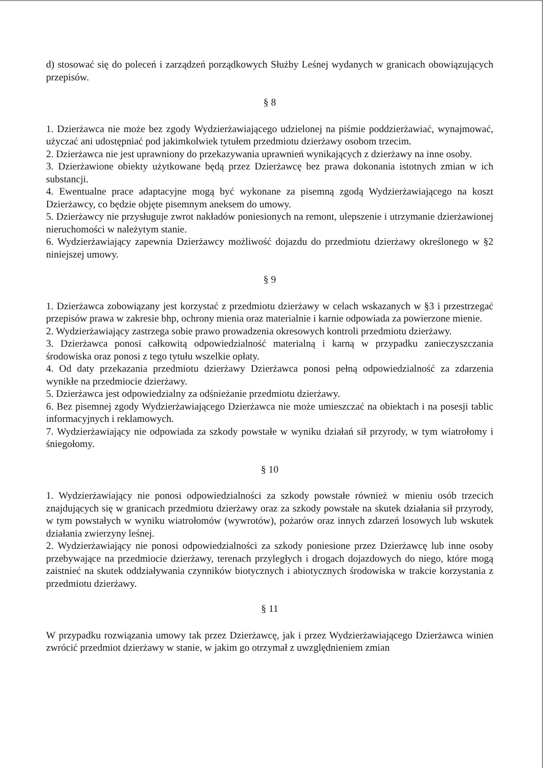d) stosować się do poleceń i zarządzeń porządkowych Służby Leśnej wydanych w granicach obowiązujących przepisów.
§ 8
1. Dzierżawca nie może bez zgody Wydzierżawiającego udzielonej na piśmie poddzierżawiać, wynajmować, użyczać ani udostępniać pod jakimkolwiek tytułem przedmiotu dzierżawy osobom trzecim.
2. Dzierżawca nie jest uprawniony do przekazywania uprawnień wynikających z dzierżawy na inne osoby.
3. Dzierżawione obiekty użytkowane będą przez Dzierżawcę bez prawa dokonania istotnych zmian w ich substancji.
4. Ewentualne prace adaptacyjne mogą być wykonane za pisemną zgodą Wydzierżawiającego na koszt Dzierżawcy, co będzie objęte pisemnym aneksem do umowy.
5. Dzierżawcy nie przysługuje zwrot nakładów poniesionych na remont, ulepszenie i utrzymanie dzierżawionej nieruchomości w należytym stanie.
6. Wydzierżawiający zapewnia Dzierżawcy możliwość dojazdu do przedmiotu dzierżawy określonego w §2 niniejszej umowy.
§ 9
1. Dzierżawca zobowiązany jest korzystać z przedmiotu dzierżawy w celach wskazanych w §3 i przestrzegać przepisów prawa w zakresie bhp, ochrony mienia oraz materialnie i karnie odpowiada za powierzone mienie.
2. Wydzierżawiający zastrzega sobie prawo prowadzenia okresowych kontroli przedmiotu dzierżawy.
3. Dzierżawca ponosi całkowitą odpowiedzialność materialną i karną w przypadku zanieczyszczania środowiska oraz ponosi z tego tytułu wszelkie opłaty.
4. Od daty przekazania przedmiotu dzierżawy Dzierżawca ponosi pełną odpowiedzialność za zdarzenia wynikłe na przedmiocie dzierżawy.
5. Dzierżawca jest odpowiedzialny za odśnieżanie przedmiotu dzierżawy.
6. Bez pisemnej zgody Wydzierżawiającego Dzierżawca nie może umieszczać na obiektach i na posesji tablic informacyjnych i reklamowych.
7. Wydzierżawiający nie odpowiada za szkody powstałe w wyniku działań sił przyrody, w tym wiatrołomy i śniegołomy.
§ 10
1. Wydzierżawiający nie ponosi odpowiedzialności za szkody powstałe również w mieniu osób trzecich znajdujących się w granicach przedmiotu dzierżawy oraz za szkody powstałe na skutek działania sił przyrody, w tym powstałych w wyniku wiatrołomów (wywrotów), pożarów oraz innych zdarzeń losowych lub wskutek działania zwierzyny leśnej.
2. Wydzierżawiający nie ponosi odpowiedzialności za szkody poniesione przez Dzierżawcę lub inne osoby przebywające na przedmiocie dzierżawy, terenach przyległych i drogach dojazdowych do niego, które mogą zaistnieć na skutek oddziaływania czynników biotycznych i abiotycznych środowiska w trakcie korzystania z przedmiotu dzierżawy.
§ 11
W przypadku rozwiązania umowy tak przez Dzierżawcę, jak i przez Wydzierżawiającego Dzierżawca winien zwrócić przedmiot dzierżawy w stanie, w jakim go otrzymał z uwzględnieniem zmian